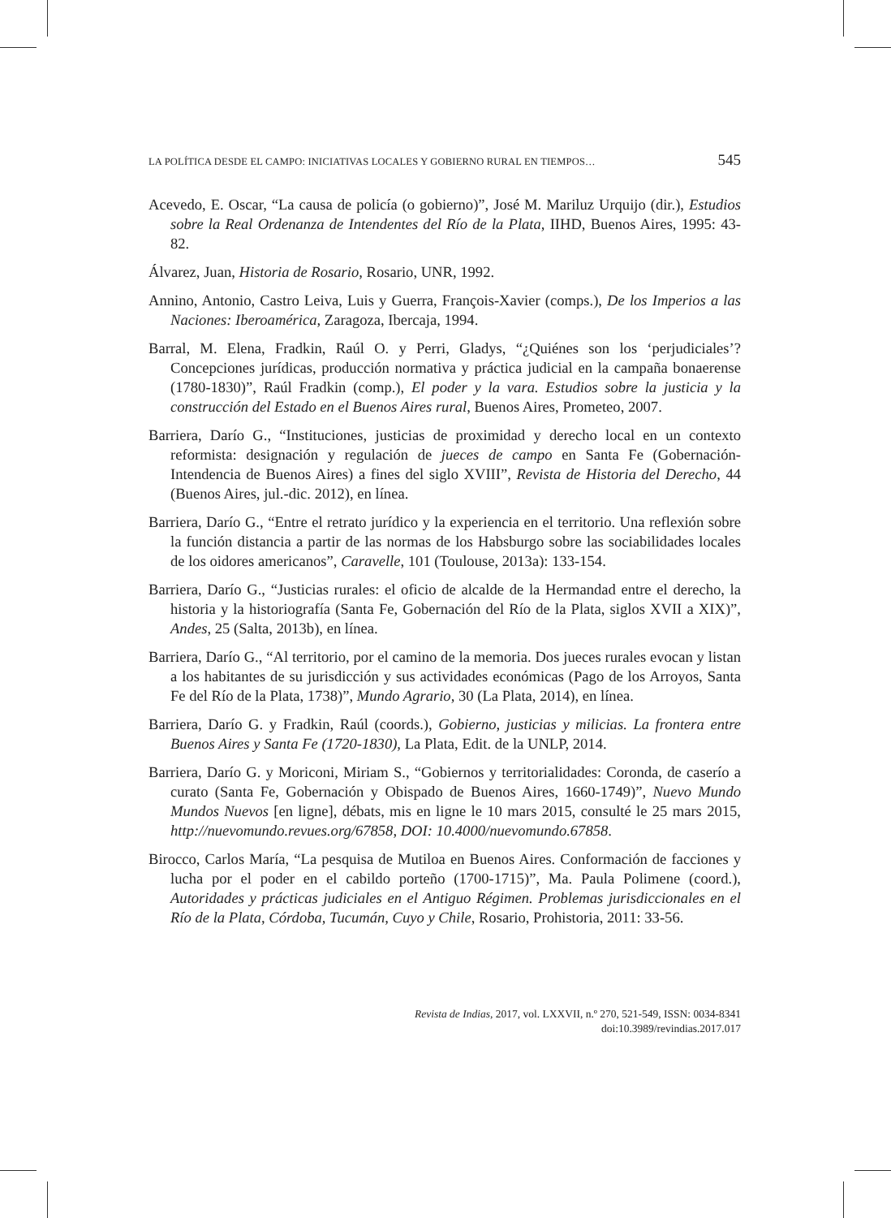LA POLÍTICA DESDE EL CAMPO: INICIATIVAS LOCALES Y GOBIERNO RURAL EN TIEMPOS… 545
Acevedo, E. Oscar, “La causa de policía (o gobierno)”, José M. Mariluz Urquijo (dir.), Estudios sobre la Real Ordenanza de Intendentes del Río de la Plata, IIHD, Buenos Aires, 1995: 43-82.
Álvarez, Juan, Historia de Rosario, Rosario, UNR, 1992.
Annino, Antonio, Castro Leiva, Luis y Guerra, François-Xavier (comps.), De los Imperios a las Naciones: Iberoamérica, Zaragoza, Ibercaja, 1994.
Barral, M. Elena, Fradkin, Raúl O. y Perri, Gladys, “¿Quiénes son los ‘perjudiciales’? Concepciones jurídicas, producción normativa y práctica judicial en la campaña bonaerense (1780-1830)”, Raúl Fradkin (comp.), El poder y la vara. Estudios sobre la justicia y la construcción del Estado en el Buenos Aires rural, Buenos Aires, Prometeo, 2007.
Barriera, Darío G., “Instituciones, justicias de proximidad y derecho local en un contexto reformista: designación y regulación de jueces de campo en Santa Fe (Gobernación-Intendencia de Buenos Aires) a fines del siglo XVIII”, Revista de Historia del Derecho, 44 (Buenos Aires, jul.-dic. 2012), en línea.
Barriera, Darío G., “Entre el retrato jurídico y la experiencia en el territorio. Una reflexión sobre la función distancia a partir de las normas de los Habsburgo sobre las sociabilidades locales de los oidores americanos”, Caravelle, 101 (Toulouse, 2013a): 133-154.
Barriera, Darío G., “Justicias rurales: el oficio de alcalde de la Hermandad entre el derecho, la historia y la historiografía (Santa Fe, Gobernación del Río de la Plata, siglos XVII a XIX)”, Andes, 25 (Salta, 2013b), en línea.
Barriera, Darío G., “Al territorio, por el camino de la memoria. Dos jueces rurales evocan y listan a los habitantes de su jurisdicción y sus actividades económicas (Pago de los Arroyos, Santa Fe del Río de la Plata, 1738)”, Mundo Agrario, 30 (La Plata, 2014), en línea.
Barriera, Darío G. y Fradkin, Raúl (coords.), Gobierno, justicias y milicias. La frontera entre Buenos Aires y Santa Fe (1720-1830), La Plata, Edit. de la UNLP, 2014.
Barriera, Darío G. y Moriconi, Miriam S., “Gobiernos y territorialidades: Coronda, de caserío a curato (Santa Fe, Gobernación y Obispado de Buenos Aires, 1660-1749)”, Nuevo Mundo Mundos Nuevos [en ligne], débats, mis en ligne le 10 mars 2015, consulté le 25 mars 2015, http://nuevomundo.revues.org/67858, DOI: 10.4000/nuevomundo.67858.
Birocco, Carlos María, “La pesquisa de Mutiloa en Buenos Aires. Conformación de facciones y lucha por el poder en el cabildo porteño (1700-1715)”, Ma. Paula Polimene (coord.), Autoridades y prácticas judiciales en el Antiguo Régimen. Problemas jurisdiccionales en el Río de la Plata, Córdoba, Tucumán, Cuyo y Chile, Rosario, Prohistoria, 2011: 33-56.
Revista de Indias, 2017, vol. LXXVII, n.º 270, 521-549, ISSN: 0034-8341
doi:10.3989/revindias.2017.017